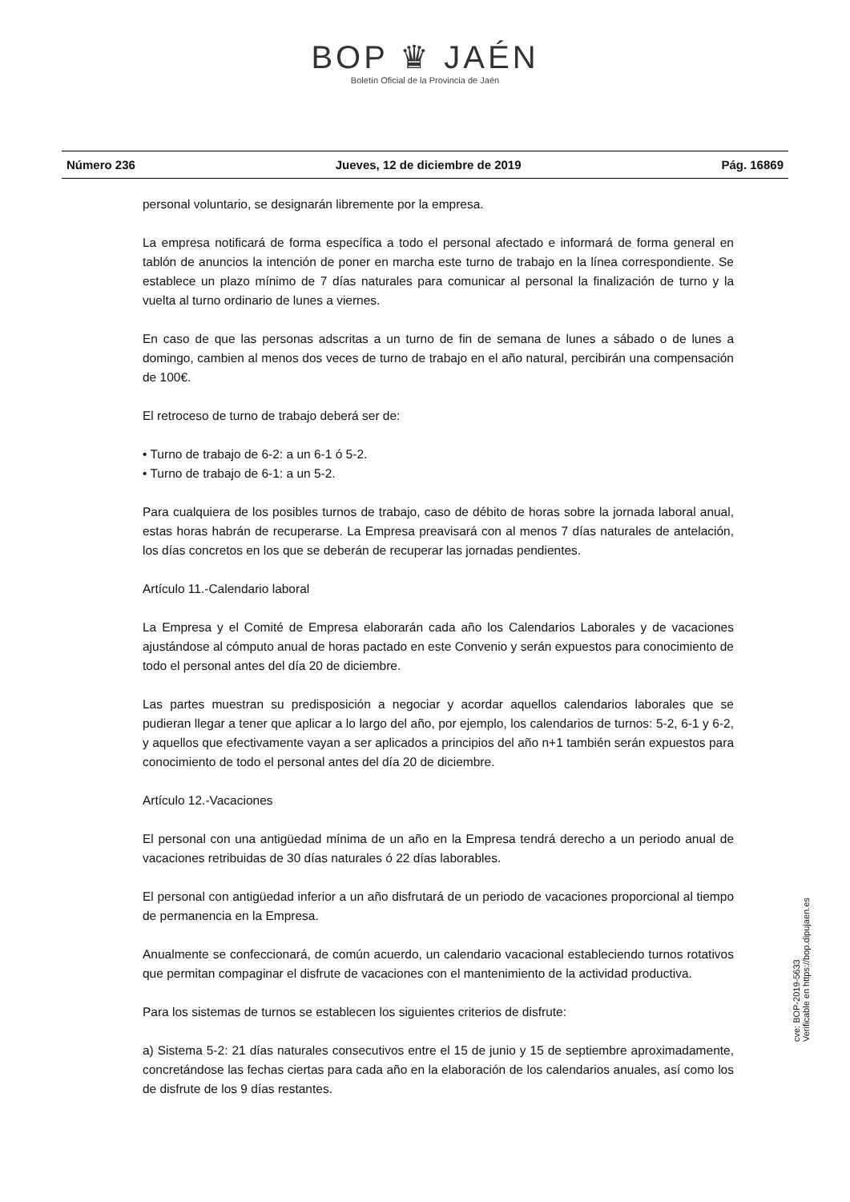BOP ♛ JAÉN
Boletín Oficial de la Provincia de Jaén
Número 236 Jueves, 12 de diciembre de 2019 Pág. 16869
personal voluntario, se designarán libremente por la empresa.
La empresa notificará de forma específica a todo el personal afectado e informará de forma general en tablón de anuncios la intención de poner en marcha este turno de trabajo en la línea correspondiente. Se establece un plazo mínimo de 7 días naturales para comunicar al personal la finalización de turno y la vuelta al turno ordinario de lunes a viernes.
En caso de que las personas adscritas a un turno de fin de semana de lunes a sábado o de lunes a domingo, cambien al menos dos veces de turno de trabajo en el año natural, percibirán una compensación de 100€.
El retroceso de turno de trabajo deberá ser de:
• Turno de trabajo de 6-2: a un 6-1 ó 5-2.
• Turno de trabajo de 6-1: a un 5-2.
Para cualquiera de los posibles turnos de trabajo, caso de débito de horas sobre la jornada laboral anual, estas horas habrán de recuperarse. La Empresa preavisará con al menos 7 días naturales de antelación, los días concretos en los que se deberán de recuperar las jornadas pendientes.
Artículo 11.-Calendario laboral
La Empresa y el Comité de Empresa elaborarán cada año los Calendarios Laborales y de vacaciones ajustándose al cómputo anual de horas pactado en este Convenio y serán expuestos para conocimiento de todo el personal antes del día 20 de diciembre.
Las partes muestran su predisposición a negociar y acordar aquellos calendarios laborales que se pudieran llegar a tener que aplicar a lo largo del año, por ejemplo, los calendarios de turnos: 5-2, 6-1 y 6-2, y aquellos que efectivamente vayan a ser aplicados a principios del año n+1 también serán expuestos para conocimiento de todo el personal antes del día 20 de diciembre.
Artículo 12.-Vacaciones
El personal con una antigüedad mínima de un año en la Empresa tendrá derecho a un periodo anual de vacaciones retribuidas de 30 días naturales ó 22 días laborables.
El personal con antigüedad inferior a un año disfrutará de un periodo de vacaciones proporcional al tiempo de permanencia en la Empresa.
Anualmente se confeccionará, de común acuerdo, un calendario vacacional estableciendo turnos rotativos que permitan compaginar el disfrute de vacaciones con el mantenimiento de la actividad productiva.
Para los sistemas de turnos se establecen los siguientes criterios de disfrute:
a) Sistema 5-2: 21 días naturales consecutivos entre el 15 de junio y 15 de septiembre aproximadamente, concretándose las fechas ciertas para cada año en la elaboración de los calendarios anuales, así como los de disfrute de los 9 días restantes.
cve: BOP-2019-5633
Verificable en https://bop.dipujaen.es